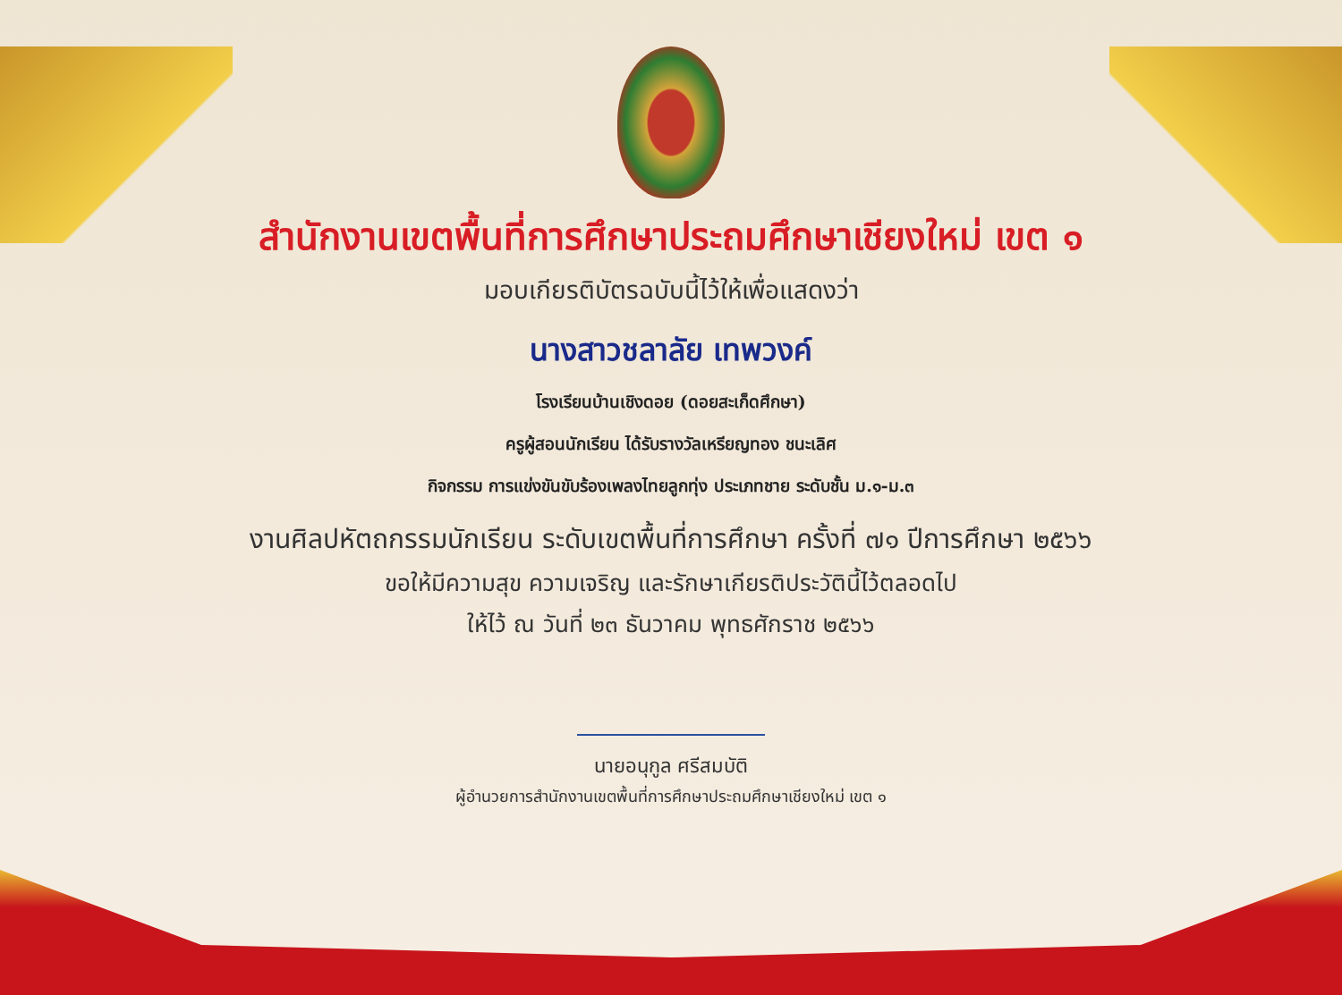สำนักงานเขตพื้นที่การศึกษาประถมศึกษาเชียงใหม่ เขต ๑
มอบเกียรติบัตรฉบับนี้ไว้ให้เพื่อแสดงว่า
นางสาวชลาลัย เทพวงค์
โรงเรียนบ้านเชิงดอย (ดอยสะเก็ดศึกษา)
ครูผู้สอนนักเรียน ได้รับรางวัลเหรียญทอง ชนะเลิศ
กิจกรรม การแข่งขันขับร้องเพลงไทยลูกทุ่ง ประเภทชาย ระดับชั้น ม.๑-ม.๓
งานศิลปหัตถกรรมนักเรียน ระดับเขตพื้นที่การศึกษา ครั้งที่ ๗๑ ปีการศึกษา ๒๕๖๖
ขอให้มีความสุข ความเจริญ และรักษาเกียรติประวัตินี้ไว้ตลอดไป
ให้ไว้ ณ วันที่ ๒๓ ธันวาคม พุทธศักราช ๒๕๖๖
นายอนุกูล ศรีสมบัติ
ผู้อำนวยการสำนักงานเขตพื้นที่การศึกษาประถมศึกษาเชียงใหม่ เขต ๑